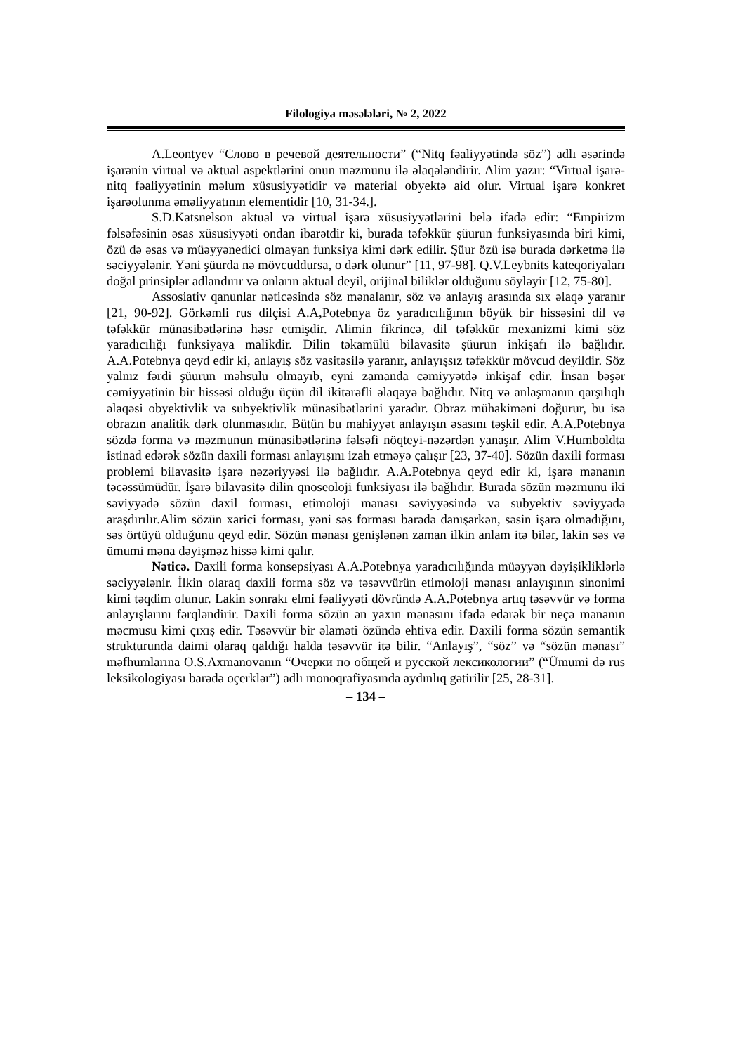Filologiya məsələləri, № 2, 2022
A.Leontyev “Слово в речевой деятельности” (“Nitq fəaliyyətində söz”) adlı əsərində işarənin virtual və aktual aspektlərini onun məzmunu ilə əlaqələndirir. Alim yazır: “Virtual işarə-nitq fəaliyyətinin məlum xüsusiyyətidir və material obyektə aid olur. Virtual işarə konkret işarəolunma əməliyyatının elementidir [10, 31-34.].
S.D.Katsnelson aktual və virtual işarə xüsusiyyətlərini belə ifadə edir: “Empirizm fəlsəfəsinin əsas xüsusiyyəti ondan ibarətdir ki, burada təfəkkür şüurun funksiyasında biri kimi, özü də əsas və müəyyənedici olmayan funksiya kimi dərk edilir. Şüur özü isə burada dərketmə ilə səciyyələnir. Yəni şüurda nə mövcuddursa, o dərk olunur” [11, 97-98]. Q.V.Leybnits kateqoriyaları doğal prinsiplər adlandırır və onların aktual deyil, orijinal biliklər olduğunu söyləyir [12, 75-80].
Assosiativ qanunlar nəticəsində söz mənalanır, söz və anlayış arasında sıx əlaqə yaranır [21, 90-92]. Görkəmli rus dilçisi A.A,Potebnya öz yaradıcılığının böyük bir hissəsini dil və təfəkkür münasibətlərinə həsr etmişdir. Alimin fikrincə, dil təfəkkür mexanizmi kimi söz yaradıcılığı funksiyaya malikdir. Dilin təkamülü bilavasitə şüurun inkişafı ilə bağlıdır. A.A.Potebnya qeyd edir ki, anlayış söz vasitəsilə yaranır, anlayışsız təfəkkür mövcud deyildir. Söz yalnız fərdi şüurun məhsulu olmayıb, eyni zamanda cəmiyyətdə inkişaf edir. İnsan bəşər cəmiyyətinin bir hissəsi olduğu üçün dil ikitərəfli əlaqəyə bağlıdır. Nitq və anlaşmanın qarşılıqlı əlaqəsi obyektivlik və subyektivlik münasibətlərini yaradır. Obraz mühakiməni doğurur, bu isə obrazın analitik dərk olunmasıdır. Bütün bu mahiyyət anlayışın əsasını təşkil edir. A.A.Potebnya sözdə forma və məzmunun münasibətlərinə fəlsəfi nöqteyi-nəzərdən yanaşır. Alim V.Humboldta istinad edərək sözün daxili forması anlayışını izah etməyə çalışır [23, 37-40]. Sözün daxili forması problemi bilavasitə işarə nəzəriyyəsi ilə bağlıdır. A.A.Potebnya qeyd edir ki, işarə mənanın təcəssümüdür. İşarə bilavasitə dilin qnoseoloji funksiyası ilə bağlıdır. Burada sözün məzmunu iki səviyyədə sözün daxil forması, etimoloji mənası səviyyəsində və subyektiv səviyyədə araşdırılır.Alim sözün xarici forması, yəni səs forması barədə danışarkən, səsin işarə olmadığını, səs örtüyü olduğunu qeyd edir. Sözün mənası genişlənən zaman ilkin anlam itə bilər, lakin səs və ümumi məna dəyişməz hissə kimi qalır.
Nəticə. Daxili forma konsepsiyası A.A.Potebnya yaradıcılığında müəyyən dəyişikliklərlə səciyyələnir. İlkin olaraq daxili forma söz və təsəvvürün etimoloji mənası anlayışının sinonimi kimi təqdim olunur. Lakin sonrakı elmi fəaliyyəti dövründə A.A.Potebnya artıq təsəvvür və forma anlayışlarını fərqləndirir. Daxili forma sözün ən yaxın mənasını ifadə edərək bir neçə mənanın məcmusu kimi çıxış edir. Təsəvvür bir əlaməti özündə ehtiva edir. Daxili forma sözün semantik strukturunda daimi olaraq qaldığı halda təsəvvür itə bilir. “Anlayış”, “söz” və “sözün mənası” məfhumlarına O.S.Axmanovanın “Очерки по общей и русской лексикологии” (“Ümumi də rus leksikologiyası barədə oçerklər”) adlı monoqrafiyasında aydınlıq gətirilir [25, 28-31].
– 134 –